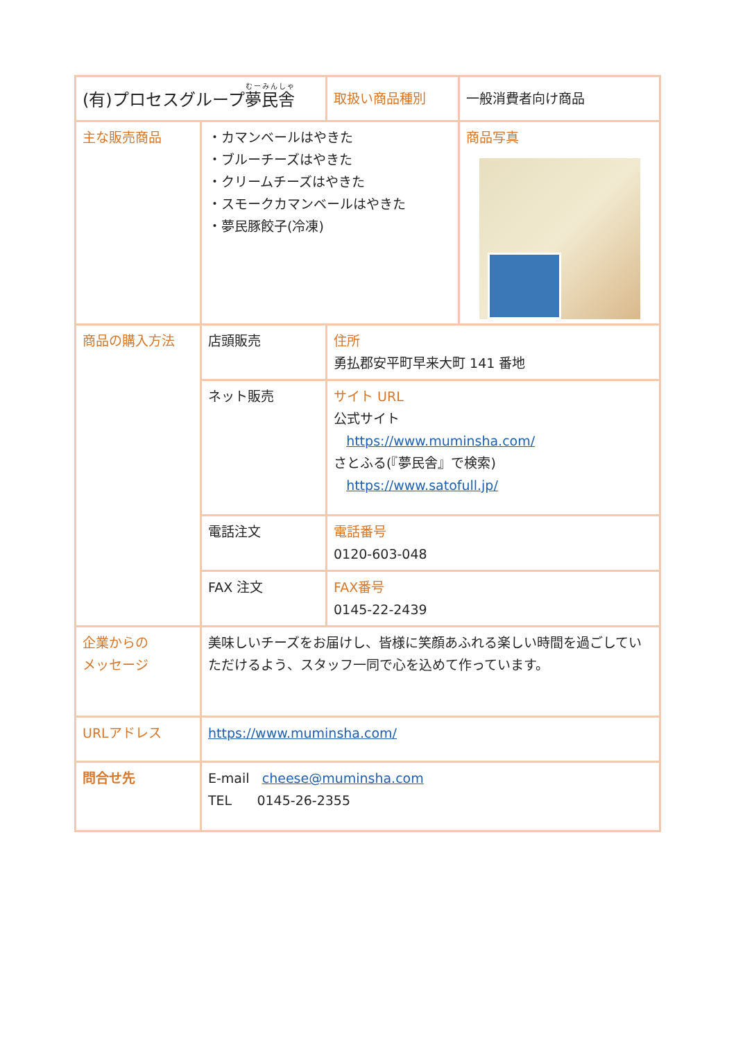| (有)プロセスグループ 夢民舎 | | 取扱い商品種別 | 一般消費者向け商品 |
| 主な販売商品 | ・カマンベールはやきた ・ブルーチーズはやきた ・クリームチーズはやきた ・スモークカマンベールはやきた ・夢民豚餃子(冷凍) | | 商品写真 |
| 商品の購入方法 | 店頭販売 | 住所 勇払郡安平町早来大町 141 番地 | |
| | ネット販売 | サイト URL 公式サイト https://www.muminsha.com/ さとふる(『夢民舎』で検索) https://www.satofull.jp/ | |
| | 電話注文 | 電話番号 0120-603-048 | |
| | FAX 注文 | FAX番号 0145-22-2439 | |
| 企業からの メッセージ | 美味しいチーズをお届けし、皆様に笑顔あふれる楽しい時間を過ごしていただけるよう、スタッフ一同で心を込めて作っています。 | | |
| URLアドレス | https://www.muminsha.com/ | | |
| 問合せ先 | E-mail cheese@muminsha.com TEL 0145-26-2355 | | |